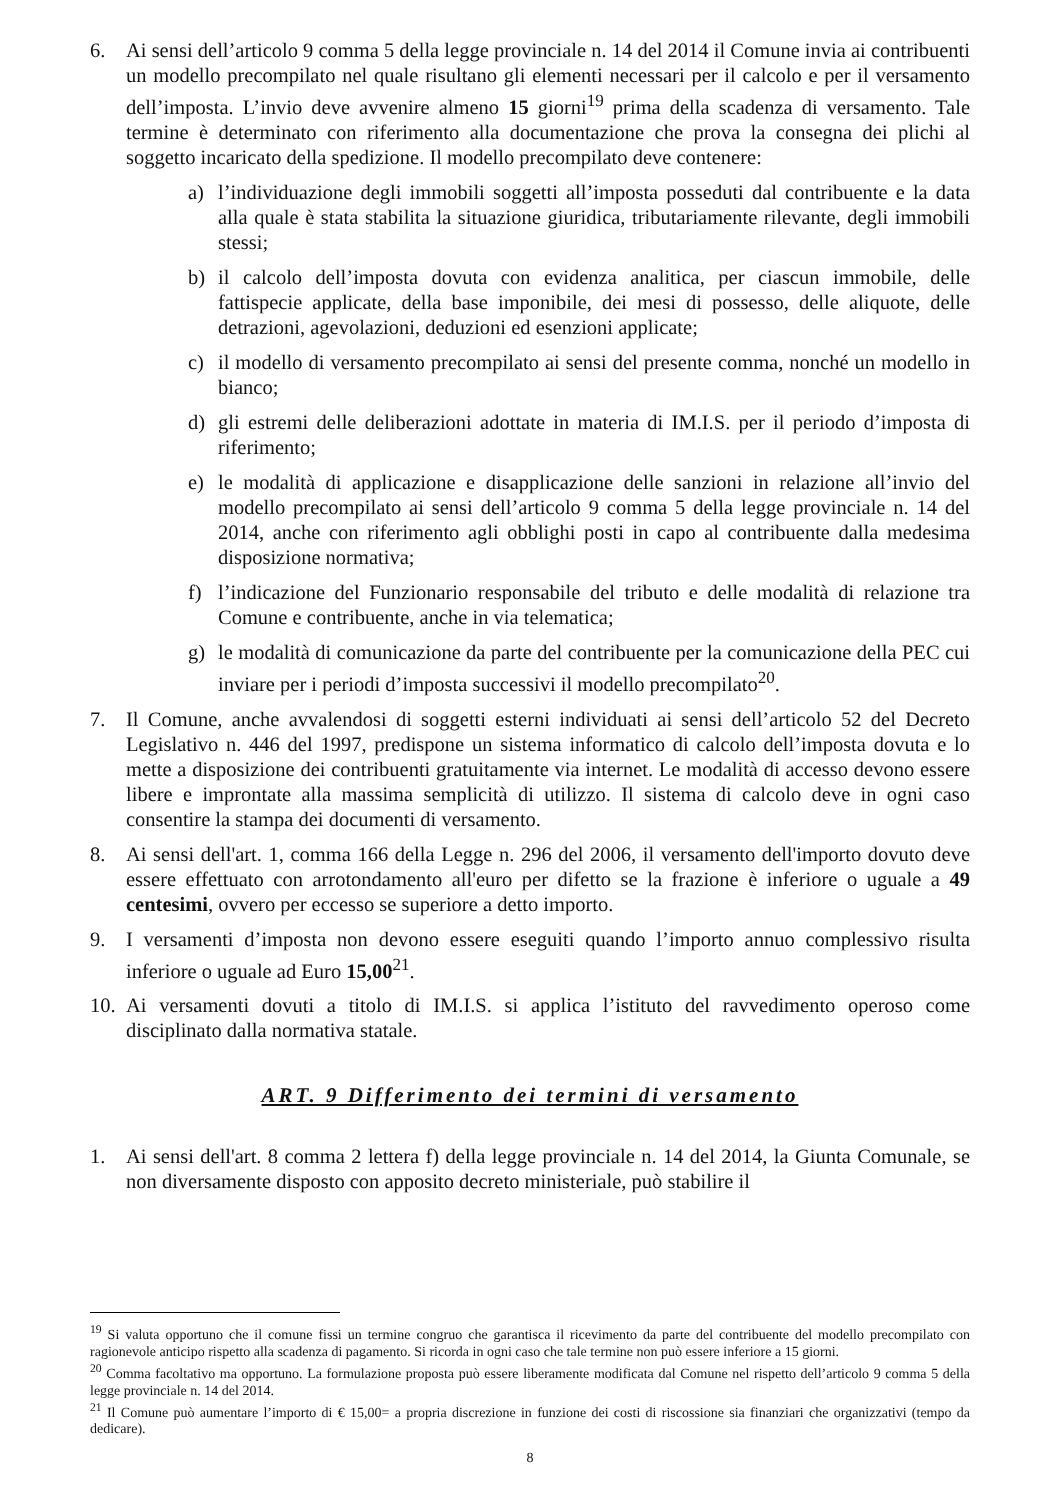6. Ai sensi dell’articolo 9 comma 5 della legge provinciale n. 14 del 2014 il Comune invia ai contribuenti un modello precompilato nel quale risultano gli elementi necessari per il calcolo e per il versamento dell’imposta. L’invio deve avvenire almeno 15 giorni<sup>19</sup> prima della scadenza di versamento. Tale termine è determinato con riferimento alla documentazione che prova la consegna dei plichi al soggetto incaricato della spedizione. Il modello precompilato deve contenere:
a) l’individuazione degli immobili soggetti all’imposta posseduti dal contribuente e la data alla quale è stata stabilita la situazione giuridica, tributariamente rilevante, degli immobili stessi;
b) il calcolo dell’imposta dovuta con evidenza analitica, per ciascun immobile, delle fattispecie applicate, della base imponibile, dei mesi di possesso, delle aliquote, delle detrazioni, agevolazioni, deduzioni ed esenzioni applicate;
c) il modello di versamento precompilato ai sensi del presente comma, nonché un modello in bianco;
d) gli estremi delle deliberazioni adottate in materia di IM.I.S. per il periodo d’imposta di riferimento;
e) le modalità di applicazione e disapplicazione delle sanzioni in relazione all’invio del modello precompilato ai sensi dell’articolo 9 comma 5 della legge provinciale n. 14 del 2014, anche con riferimento agli obblighi posti in capo al contribuente dalla medesima disposizione normativa;
f) l’indicazione del Funzionario responsabile del tributo e delle modalità di relazione tra Comune e contribuente, anche in via telematica;
g) le modalità di comunicazione da parte del contribuente per la comunicazione della PEC cui inviare per i periodi d’imposta successivi il modello precompilato<sup>20</sup>.
7. Il Comune, anche avvalendosi di soggetti esterni individuati ai sensi dell’articolo 52 del Decreto Legislativo n. 446 del 1997, predispone un sistema informatico di calcolo dell’imposta dovuta e lo mette a disposizione dei contribuenti gratuitamente via internet. Le modalità di accesso devono essere libere e improntate alla massima semplicità di utilizzo. Il sistema di calcolo deve in ogni caso consentire la stampa dei documenti di versamento.
8. Ai sensi dell'art. 1, comma 166 della Legge n. 296 del 2006, il versamento dell'importo dovuto deve essere effettuato con arrotondamento all'euro per difetto se la frazione è inferiore o uguale a 49 centesimi, ovvero per eccesso se superiore a detto importo.
9. I versamenti d’imposta non devono essere eseguiti quando l’importo annuo complessivo risulta inferiore o uguale ad Euro 15,00<sup>21</sup>.
10.
Ai versamenti dovuti a titolo di IM.I.S. si applica l’istituto del ravvedimento operoso come disciplinato dalla normativa statale.
ART. 9 Differimento dei termini di versamento
1. Ai sensi dell'art. 8 comma 2 lettera f) della legge provinciale n. 14 del 2014, la Giunta Comunale, se non diversamente disposto con apposito decreto ministeriale, può stabilire il
<sup>19</sup> Si valuta opportuno che il comune fissi un termine congruo che garantisca il ricevimento da parte del contribuente del modello precompilato con ragionevole anticipo rispetto alla scadenza di pagamento. Si ricorda in ogni caso che tale termine non può essere inferiore a 15 giorni.
<sup>20</sup> Comma facoltativo ma opportuno. La formulazione proposta può essere liberamente modificata dal Comune nel rispetto dell’articolo 9 comma 5 della legge provinciale n. 14 del 2014.
<sup>21</sup> Il Comune può aumentare l’importo di € 15,00= a propria discrezione in funzione dei costi di riscossione sia finanziari che organizzativi (tempo da dedicare).
8